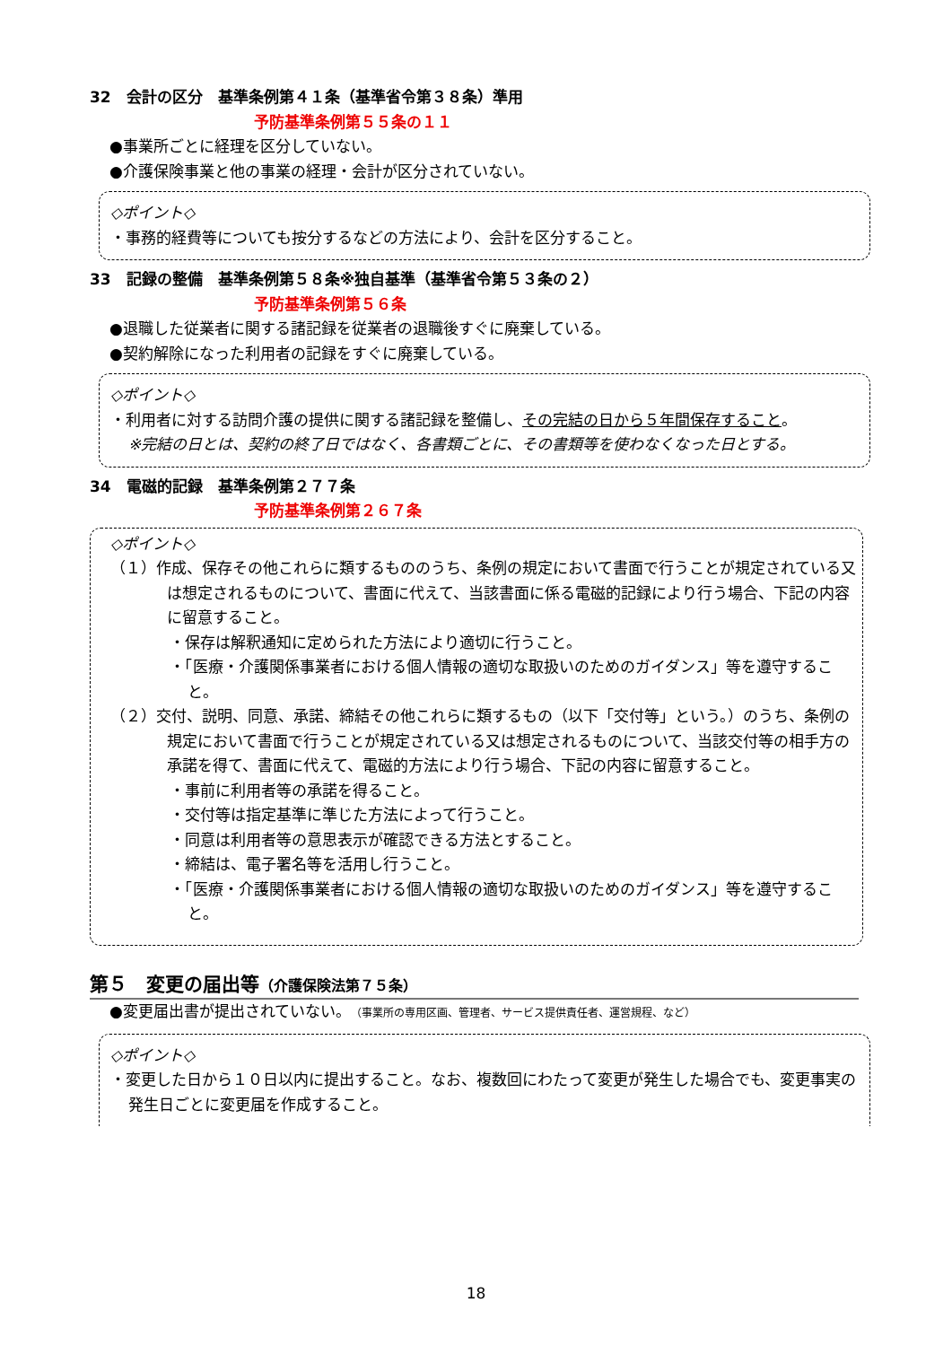32　会計の区分　基準条例第４１条（基準省令第３８条）準用
予防基準条例第５５条の１１
●事業所ごとに経理を区分していない。
●介護保険事業と他の事業の経理・会計が区分されていない。
◇ポイント◇
・事務的経費等についても按分するなどの方法により、会計を区分すること。
33　記録の整備　基準条例第５８条※独自基準（基準省令第５３条の２）
予防基準条例第５６条
●退職した従業者に関する諸記録を従業者の退職後すぐに廃棄している。
●契約解除になった利用者の記録をすぐに廃棄している。
◇ポイント◇
・利用者に対する訪問介護の提供に関する諸記録を整備し、その完結の日から５年間保存すること。
※完結の日とは、契約の終了日ではなく、各書類ごとに、その書類等を使わなくなった日とする。
34　電磁的記録　基準条例第２７７条
予防基準条例第２６７条
◇ポイント◇
（１）作成、保存その他これらに類するもののうち、条例の規定において書面で行うことが規定されている又は想定されるものについて、書面に代えて、当該書面に係る電磁的記録により行う場合、下記の内容に留意すること。
・保存は解釈通知に定められた方法により適切に行うこと。
・「医療・介護関係事業者における個人情報の適切な取扱いのためのガイダンス」等を遵守すること。
（２）交付、説明、同意、承諾、締結その他これらに類するもの（以下「交付等」という。）のうち、条例の規定において書面で行うことが規定されている又は想定されるものについて、当該交付等の相手方の承諾を得て、書面に代えて、電磁的方法により行う場合、下記の内容に留意すること。
・事前に利用者等の承諾を得ること。
・交付等は指定基準に準じた方法によって行うこと。
・同意は利用者等の意思表示が確認できる方法とすること。
・締結は、電子署名等を活用し行うこと。
・「医療・介護関係事業者における個人情報の適切な取扱いのためのガイダンス」等を遵守すること。
第５　変更の届出等（介護保険法第７５条）
●変更届出書が提出されていない。（事業所の専用区画、管理者、サービス提供責任者、運営規程、など）
◇ポイント◇
・変更した日から１０日以内に提出すること。なお、複数回にわたって変更が発生した場合でも、変更事実の発生日ごとに変更届を作成すること。
18